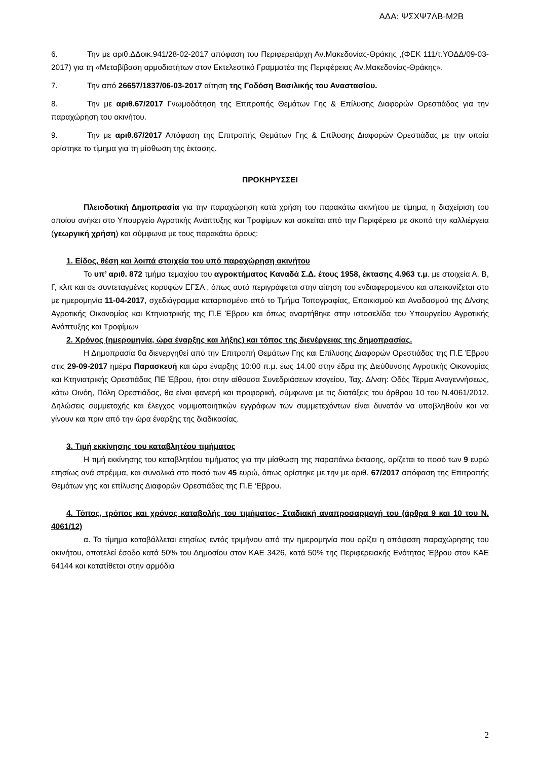ΑΔΑ: ΨΣΧΨ7ΛΒ-Μ2Β
6. Την με αριθ.ΔΔοικ.941/28-02-2017 απόφαση του Περιφερειάρχη Αν.Μακεδονίας-Θράκης ,(ΦΕΚ 111/τ.ΥΟΔΔ/09-03-2017) για τη «Μεταβίβαση αρμοδιοτήτων στον Εκτελεστικό Γραμματέα της Περιφέρειας Αν.Μακεδονίας-Θράκης».
7. Την από 26657/1837/06-03-2017 αίτηση της Γοδόση Βασιλικής του Αναστασίου.
8. Την με αριθ.67/2017 Γνωμοδότηση της Επιτροπής Θεμάτων Γης & Επίλυσης Διαφορών Ορεστιάδας για την παραχώρηση του ακινήτου.
9. Την με αριθ.67/2017 Απόφαση της Επιτροπής Θεμάτων Γης & Επίλυσης Διαφορών Ορεστιάδας με την οποία ορίστηκε το τίμημα για τη μίσθωση της έκτασης.
ΠΡΟΚΗΡΥΣΣΕΙ
Πλειοδοτική Δημοπρασία για την παραχώρηση κατά χρήση του παρακάτω ακινήτου με τίμημα, η διαχείριση του οποίου ανήκει στο Υπουργείο Αγροτικής Ανάπτυξης και Τροφίμων και ασκείται από την Περιφέρεια με σκοπό την καλλιέργεια (γεωργική χρήση) και σύμφωνα με τους παρακάτω όρους:
1. Είδος, θέση και λοιπά στοιχεία του υπό παραχώρηση ακινήτου
Το υπ’ αριθ. 872 τμήμα τεμαχίου του αγροκτήματος Καναδά Σ.Δ. έτους 1958, έκτασης 4.963 τ.μ. με στοιχεία Α, Β, Γ, κλπ και σε συντεταγμένες κορυφών ΕΓΣΑ , όπως αυτό περιγράφεται στην αίτηση του ενδιαφερομένου και απεικονίζεται στο με ημερομηνία 11-04-2017, σχεδιάγραμμα καταρτισμένο από το Τμήμα Τοπογραφίας, Εποικισμού και Αναδασμού της Δ/νσης Αγροτικής Οικονομίας και Κτηνιατρικής της Π.Ε Έβρου και όπως αναρτήθηκε στην ιστοσελίδα του Υπουργείου Αγροτικής Ανάπτυξης και Τροφίμων
2. Χρόνος (ημερομηνία, ώρα έναρξης και λήξης) και τόπος της διενέργειας της δημοπρασίας.
Η Δημοπρασία θα διενεργηθεί από την Επιτροπή Θεμάτων Γης και Επίλυσης Διαφορών Ορεστιάδας της Π.Ε Έβρου στις 29-09-2017 ημέρα Παρασκευή και ώρα έναρξης 10:00 π.μ. έως 14.00 στην έδρα της Διεύθυνσης Αγροτικής Οικονομίας και Κτηνιατρικής Ορεστιάδας ΠΕ Έβρου, ήτοι στην αίθουσα Συνεδριάσεων ισογείου, Ταχ. Δ/νση: Οδός Τέρμα Αναγεννήσεως, κάτω Οινόη, Πόλη Ορεστιάδας, θα είναι φανερή και προφορική, σύμφωνα με τις διατάξεις του άρθρου 10 του Ν.4061/2012. Δηλώσεις συμμετοχής και έλεγχος νομιμοποιητικών εγγράφων των συμμετεχόντων είναι δυνατόν να υποβληθούν και να γίνουν και πριν από την ώρα έναρξης της διαδικασίας.
3. Τιμή εκκίνησης του καταβλητέου τιμήματος
Η τιμή εκκίνησης του καταβλητέου τιμήματος για την μίσθωση της παραπάνω έκτασης, ορίζεται το ποσό των 9 ευρώ ετησίως ανά στρέμμα, και συνολικά στο ποσό των 45 ευρώ, όπως ορίστηκε με την με αριθ. 67/2017 απόφαση της Επιτροπής Θεμάτων γης και επίλυσης Διαφορών Ορεστιάδας της Π.Ε ‘Εβρου.
4. Τόπος, τρόπος και χρόνος καταβολής του τιμήματος- Σταδιακή αναπροσαρμογή του (άρθρα 9 και 10 του Ν. 4061/12)
α. Το τίμημα καταβάλλεται ετησίως εντός τριμήνου από την ημερομηνία που ορίζει η απόφαση παραχώρησης του ακινήτου, αποτελεί έσοδο κατά 50% του Δημοσίου στον ΚΑΕ 3426, κατά 50% της Περιφερειακής Ενότητας Έβρου στον ΚΑΕ 64144 και κατατίθεται στην αρμόδια
2